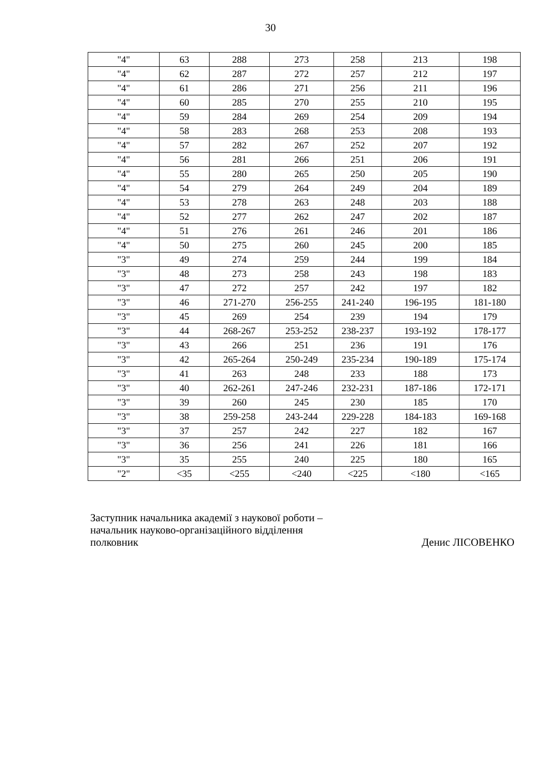30
| "4" | 63 | 288 | 273 | 258 | 213 | 198 |
| "4" | 62 | 287 | 272 | 257 | 212 | 197 |
| "4" | 61 | 286 | 271 | 256 | 211 | 196 |
| "4" | 60 | 285 | 270 | 255 | 210 | 195 |
| "4" | 59 | 284 | 269 | 254 | 209 | 194 |
| "4" | 58 | 283 | 268 | 253 | 208 | 193 |
| "4" | 57 | 282 | 267 | 252 | 207 | 192 |
| "4" | 56 | 281 | 266 | 251 | 206 | 191 |
| "4" | 55 | 280 | 265 | 250 | 205 | 190 |
| "4" | 54 | 279 | 264 | 249 | 204 | 189 |
| "4" | 53 | 278 | 263 | 248 | 203 | 188 |
| "4" | 52 | 277 | 262 | 247 | 202 | 187 |
| "4" | 51 | 276 | 261 | 246 | 201 | 186 |
| "4" | 50 | 275 | 260 | 245 | 200 | 185 |
| "3" | 49 | 274 | 259 | 244 | 199 | 184 |
| "3" | 48 | 273 | 258 | 243 | 198 | 183 |
| "3" | 47 | 272 | 257 | 242 | 197 | 182 |
| "3" | 46 | 271-270 | 256-255 | 241-240 | 196-195 | 181-180 |
| "3" | 45 | 269 | 254 | 239 | 194 | 179 |
| "3" | 44 | 268-267 | 253-252 | 238-237 | 193-192 | 178-177 |
| "3" | 43 | 266 | 251 | 236 | 191 | 176 |
| "3" | 42 | 265-264 | 250-249 | 235-234 | 190-189 | 175-174 |
| "3" | 41 | 263 | 248 | 233 | 188 | 173 |
| "3" | 40 | 262-261 | 247-246 | 232-231 | 187-186 | 172-171 |
| "3" | 39 | 260 | 245 | 230 | 185 | 170 |
| "3" | 38 | 259-258 | 243-244 | 229-228 | 184-183 | 169-168 |
| "3" | 37 | 257 | 242 | 227 | 182 | 167 |
| "3" | 36 | 256 | 241 | 226 | 181 | 166 |
| "3" | 35 | 255 | 240 | 225 | 180 | 165 |
| "2" | <35 | <255 | <240 | <225 | <180 | <165 |
Заступник начальника академії з наукової роботи –
начальник науково-організаційного відділення
полковник Денис ЛІСОВЕНКО